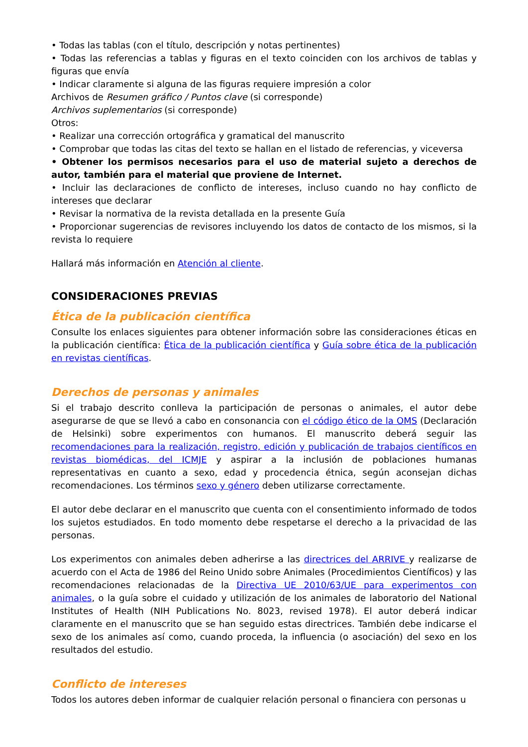• Todas las tablas (con el título, descripción y notas pertinentes)
• Todas las referencias a tablas y figuras en el texto coinciden con los archivos de tablas y figuras que envía
• Indicar claramente si alguna de las figuras requiere impresión a color
Archivos de Resumen gráfico / Puntos clave (si corresponde)
Archivos suplementarios (si corresponde)
Otros:
• Realizar una corrección ortográfica y gramatical del manuscrito
• Comprobar que todas las citas del texto se hallan en el listado de referencias, y viceversa
• Obtener los permisos necesarios para el uso de material sujeto a derechos de autor, también para el material que proviene de Internet.
• Incluir las declaraciones de conflicto de intereses, incluso cuando no hay conflicto de intereses que declarar
• Revisar la normativa de la revista detallada en la presente Guía
• Proporcionar sugerencias de revisores incluyendo los datos de contacto de los mismos, si la revista lo requiere
Hallará más información en Atención al cliente.
CONSIDERACIONES PREVIAS
Ética de la publicación científica
Consulte los enlaces siguientes para obtener información sobre las consideraciones éticas en la publicación científica: Ética de la publicación científica y Guía sobre ética de la publicación en revistas científicas.
Derechos de personas y animales
Si el trabajo descrito conlleva la participación de personas o animales, el autor debe asegurarse de que se llevó a cabo en consonancia con el código ético de la OMS (Declaración de Helsinki) sobre experimentos con humanos. El manuscrito deberá seguir las recomendaciones para la realización, registro, edición y publicación de trabajos científicos en revistas biomédicas, del ICMJE y aspirar a la inclusión de poblaciones humanas representativas en cuanto a sexo, edad y procedencia étnica, según aconsejan dichas recomendaciones. Los términos sexo y género deben utilizarse correctamente.
El autor debe declarar en el manuscrito que cuenta con el consentimiento informado de todos los sujetos estudiados. En todo momento debe respetarse el derecho a la privacidad de las personas.
Los experimentos con animales deben adherirse a las directrices del ARRIVE y realizarse de acuerdo con el Acta de 1986 del Reino Unido sobre Animales (Procedimientos Científicos) y las recomendaciones relacionadas de la Directiva UE 2010/63/UE para experimentos con animales, o la guía sobre el cuidado y utilización de los animales de laboratorio del National Institutes of Health (NIH Publications No. 8023, revised 1978). El autor deberá indicar claramente en el manuscrito que se han seguido estas directrices. También debe indicarse el sexo de los animales así como, cuando proceda, la influencia (o asociación) del sexo en los resultados del estudio.
Conflicto de intereses
Todos los autores deben informar de cualquier relación personal o financiera con personas u